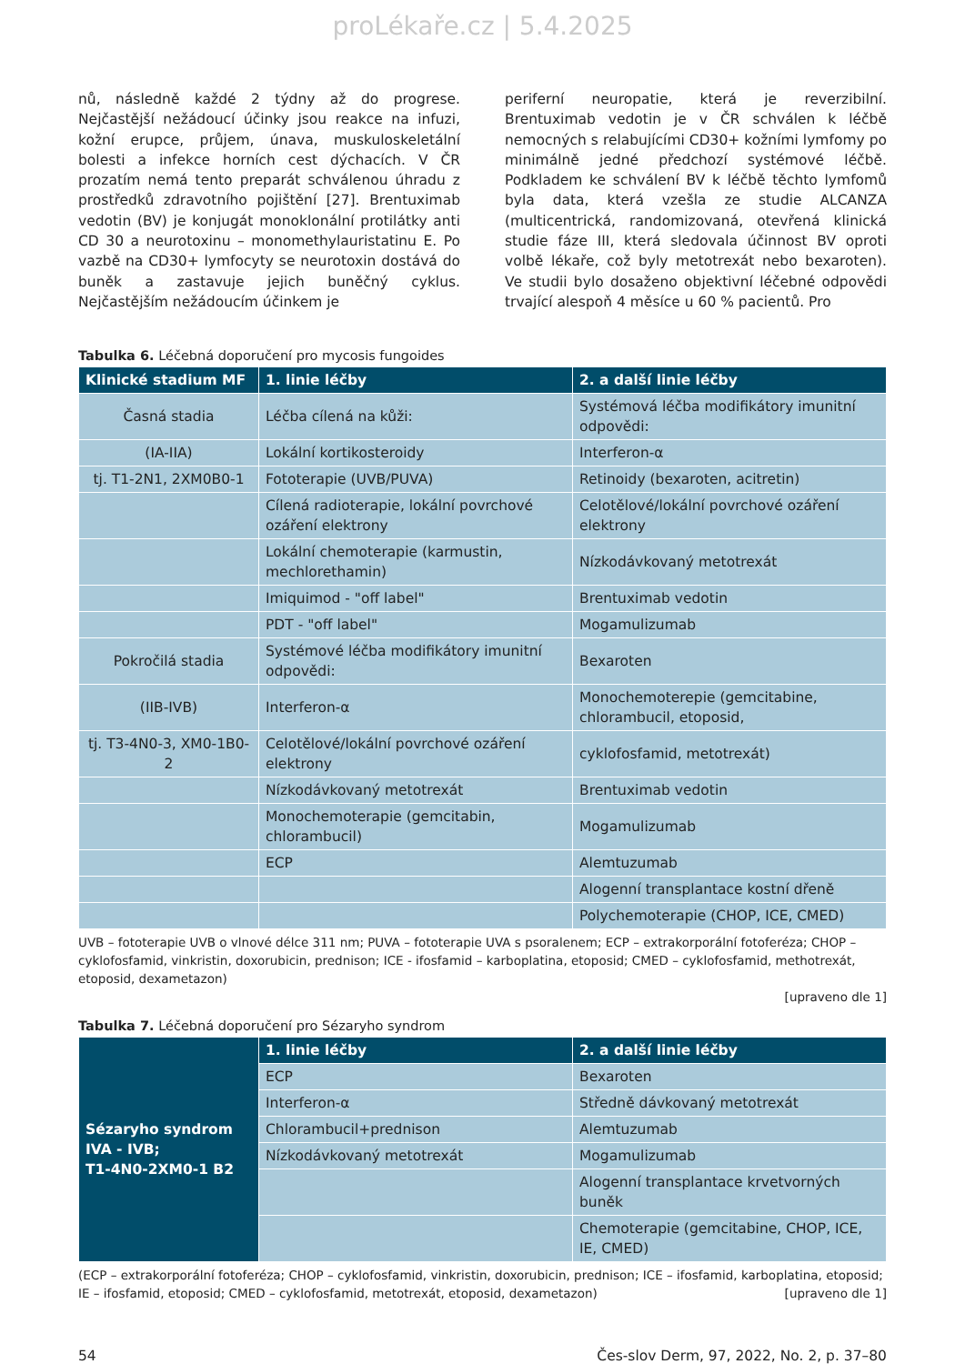proLékaře.cz | 5.4.2025
nů, následně každé 2 týdny až do progrese. Nejčastější nežádoucí účinky jsou reakce na infuzi, kožní erupce, průjem, únava, muskuloskeletální bolesti a infekce horních cest dýchacích. V ČR prozatím nemá tento preparát schválenou úhradu z prostředků zdravotního pojištění [27]. Brentuximab vedotin (BV) je konjugát monoklonální protilátky anti CD 30 a neurotoxinu – monomethylauristatinu E. Po vazbě na CD30+ lymfocyty se neurotoxin dostává do buněk a zastavuje jejich buněčný cyklus. Nejčastějším nežádoucím účinkem je
periferní neuropatie, která je reverzibilní. Brentuximab vedotin je v ČR schválen k léčbě nemocných s relabujícími CD30+ kožními lymfomy po minimálně jedné předchozí systémové léčbě. Podkladem ke schválení BV k léčbě těchto lymfomů byla data, která vzešla ze studie ALCANZA (multicentrická, randomizovaná, otevřená klinická studie fáze III, která sledovala účinnost BV oproti volbě lékaře, což byly metotrexát nebo bexaroten). Ve studii bylo dosaženo objektivní léčebné odpovědi trvající alespoň 4 měsíce u 60 % pacientů. Pro
Tabulka 6. Léčebná doporučení pro mycosis fungoides
| Klinické stadium MF | 1. linie léčby | 2. a další linie léčby |
| --- | --- | --- |
| Časná stadia | Léčba cílená na kůži: | Systémová léčba modifikátory imunitní odpovědi: |
| (IA-IIA) | Lokální kortikosteroidy | Interferon-α |
| tj. T1-2N1, 2XM0B0-1 | Fototerapie (UVB/PUVA) | Retinoidy (bexaroten, acitretin) |
| | Cílená radioterapie, lokální povrchové ozáření elektrony | Celotělové/lokální povrchové ozáření elektrony |
| | Lokální chemoterapie (karmustin, mechlorethamin) | Nízkodávkovaný metotrexát |
| | Imiquimod - "off label" | Brentuximab vedotin |
| | PDT - "off label" | Mogamulizumab |
| Pokročilá stadia | Systémové léčba modifikátory imunitní odpovědi: | Bexaroten |
| (IIB-IVB) | Interferon-α | Monochemoterepie (gemcitabine, chlorambucil, etoposid, |
| tj. T3-4N0-3, XM0-1B0-2 | Celotělové/lokální povrchové ozáření elektrony | cyklofosfamid, metotrexát) |
| | Nízkodávkovaný metotrexát | Brentuximab vedotin |
| | Monochemoterapie (gemcitabin, chlorambucil) | Mogamulizumab |
| | ECP | Alemtuzumab |
| | | Alogenní transplantace kostní dřeně |
| | | Polychemoterapie (CHOP, ICE, CMED) |
UVB – fototerapie UVB o vlnové délce 311 nm; PUVA – fototerapie UVA s psoralenem; ECP – extrakorporální fotoferéza; CHOP – cyklofosfamid, vinkristin, doxorubicin, prednison; ICE - ifosfamid – karboplatina, etoposid; CMED – cyklofosfamid, methotrexát, etoposid, dexametazon)
[upraveno dle 1]
Tabulka 7. Léčebná doporučení pro Sézaryho syndrom
| Sézaryho syndrom IVA - IVB; T1-4N0-2XM0-1 B2 | 1. linie léčby | 2. a další linie léčby |
| --- | --- | --- |
| | ECP | Bexaroten |
| | Interferon-α | Středně dávkovaný metotrexát |
| | Chlorambucil+prednison | Alemtuzumab |
| | Nízkodávkovaný metotrexát | Mogamulizumab |
| | | Alogenní transplantace krvetvorných buněk |
| | | Chemoterapie (gemcitabine, CHOP, ICE, IE, CMED) |
(ECP – extrakorporální fotoferéza; CHOP – cyklofosfamid, vinkristin, doxorubicin, prednison; ICE – ifosfamid, karboplatina, etoposid; IE – ifosfamid, etoposid; CMED – cyklofosfamid, metotrexát, etoposid, dexametazon) [upraveno dle 1]
54 Čes-slov Derm, 97, 2022, No. 2, p. 37–80